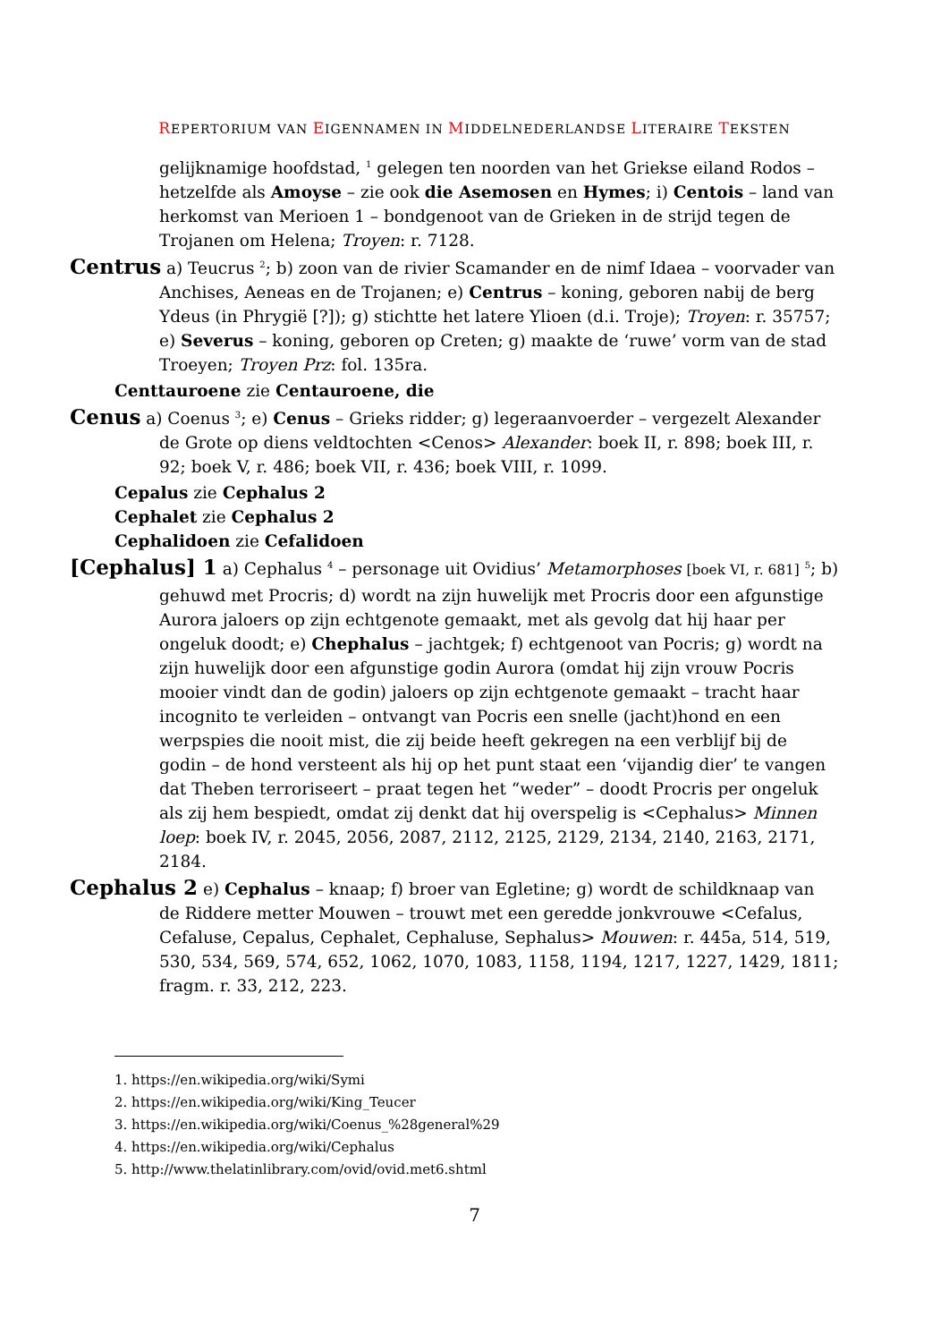REPERTORIUM VAN EIGENNAMEN IN MIDDELNEDERLANDSE LITERAIRE TEKSTEN
gelijknamige hoofdstad, <sup>1</sup> gelegen ten noorden van het Griekse eiland Rodos – hetzelfde als Amoyse – zie ook die Asemosen en Hymes; i) Centois – land van herkomst van Merioen 1 – bondgenoot van de Grieken in de strijd tegen de Trojanen om Helena; Troyen: r. 7128.
Centrus a) Teucrus <sup>2</sup>; b) zoon van de rivier Scamander en de nimf Idaea – voorvader van Anchises, Aeneas en de Trojanen; e) Centrus – koning, geboren nabij de berg Ydeus (in Phrygië [?]); g) stichtte het latere Ylioen (d.i. Troje); Troyen: r. 35757; e) Severus – koning, geboren op Creten; g) maakte de ‘ruwe’ vorm van de stad Troeyen; Troyen Prz: fol. 135ra.
Centtauroene zie Centauroene, die
Cenus a) Coenus <sup>3</sup>; e) Cenus – Grieks ridder; g) legeraanvoerder – vergezelt Alexander de Grote op diens veldtochten <Cenos> Alexander: boek II, r. 898; boek III, r. 92; boek V, r. 486; boek VII, r. 436; boek VIII, r. 1099.
Cepalus zie Cephalus 2
Cephalet zie Cephalus 2
Cephalidoen zie Cefalidoen
[Cephalus] 1 a) Cephalus <sup>4</sup> – personage uit Ovidius’ Metamorphoses [boek VI, r. 681] <sup>5</sup>; b) gehuwd met Procris; d) wordt na zijn huwelijk met Procris door een afgunstige Aurora jaloers op zijn echtgenote gemaakt, met als gevolg dat hij haar per ongeluk doodt; e) Chephalus – jachtgek; f) echtgenoot van Pocris; g) wordt na zijn huwelijk door een afgunstige godin Aurora (omdat hij zijn vrouw Pocris mooier vindt dan de godin) jaloers op zijn echtgenote gemaakt – tracht haar incognito te verleiden – ontvangt van Pocris een snelle (jacht)hond en een werpspies die nooit mist, die zij beide heeft gekregen na een verblijf bij de godin – de hond versteent als hij op het punt staat een ‘vijandig dier’ te vangen dat Theben terroriseert – praat tegen het “weder” – doodt Procris per ongeluk als zij hem bespiedt, omdat zij denkt dat hij overspelig is <Cephalus> Minnen loep: boek IV, r. 2045, 2056, 2087, 2112, 2125, 2129, 2134, 2140, 2163, 2171, 2184.
Cephalus 2 e) Cephalus – knaap; f) broer van Egletine; g) wordt de schildknaap van de Riddere metter Mouwen – trouwt met een geredde jonkvrouwe <Cefalus, Cefaluse, Cepalus, Cephalet, Cephaluse, Sephalus> Mouwen: r. 445a, 514, 519, 530, 534, 569, 574, 652, 1062, 1070, 1083, 1158, 1194, 1217, 1227, 1429, 1811; fragm. r. 33, 212, 223.
1. https://en.wikipedia.org/wiki/Symi
2. https://en.wikipedia.org/wiki/King_Teucer
3. https://en.wikipedia.org/wiki/Coenus_%28general%29
4. https://en.wikipedia.org/wiki/Cephalus
5. http://www.thelatinlibrary.com/ovid/ovid.met6.shtml
7